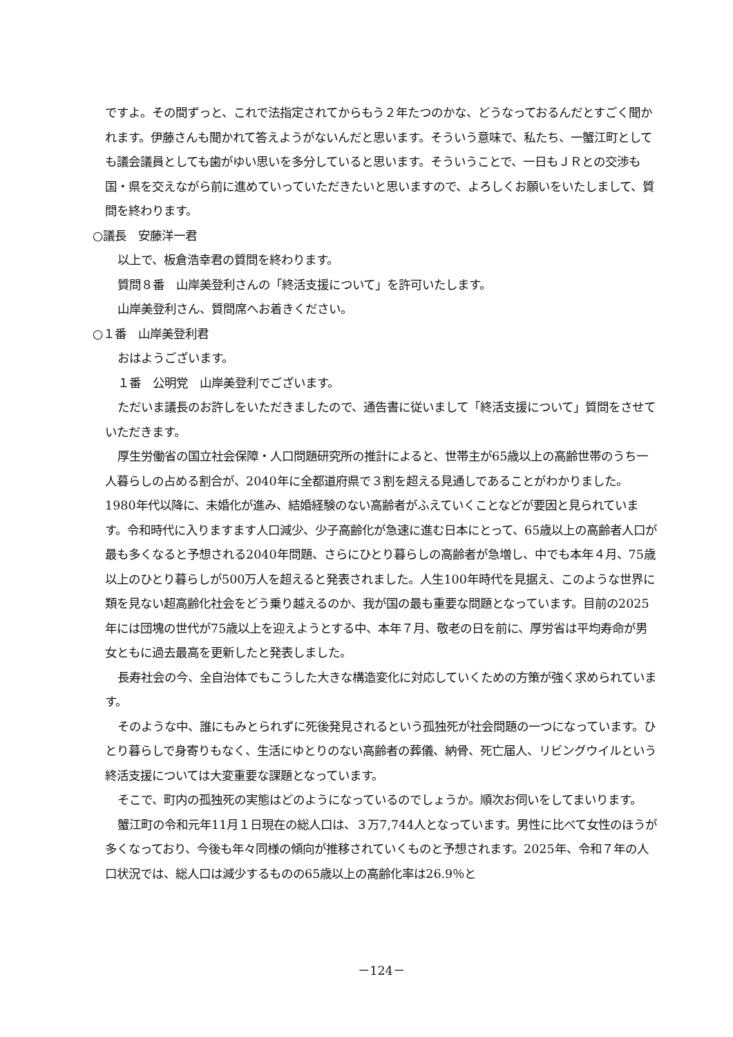ですよ。その間ずっと、これで法指定されてからもう２年たつのかな、どうなっておるんだとすごく聞かれます。伊藤さんも聞かれて答えようがないんだと思います。そういう意味で、私たち、一蟹江町としても議会議員としても歯がゆい思いを多分していると思います。そういうことで、一日もＪＲとの交渉も国・県を交えながら前に進めていっていただきたいと思いますので、よろしくお願いをいたしまして、質問を終わります。
○議長　安藤洋一君
以上で、板倉浩幸君の質問を終わります。
質問８番　山岸美登利さんの「終活支援について」を許可いたします。
山岸美登利さん、質問席へお着きください。
○１番　山岸美登利君
おはようございます。
１番　公明党　山岸美登利でございます。
ただいま議長のお許しをいただきましたので、通告書に従いまして「終活支援について」質問をさせていただきます。
厚生労働省の国立社会保障・人口問題研究所の推計によると、世帯主が65歳以上の高齢世帯のうち一人暮らしの占める割合が、2040年に全都道府県で３割を超える見通しであることがわかりました。1980年代以降に、未婚化が進み、結婚経験のない高齢者がふえていくことなどが要因と見られています。令和時代に入りますます人口減少、少子高齢化が急速に進む日本にとって、65歳以上の高齢者人口が最も多くなると予想される2040年問題、さらにひとり暮らしの高齢者が急増し、中でも本年４月、75歳以上のひとり暮らしが500万人を超えると発表されました。人生100年時代を見据え、このような世界に類を見ない超高齢化社会をどう乗り越えるのか、我が国の最も重要な問題となっています。目前の2025年には団塊の世代が75歳以上を迎えようとする中、本年７月、敬老の日を前に、厚労省は平均寿命が男女ともに過去最高を更新したと発表しました。
長寿社会の今、全自治体でもこうした大きな構造変化に対応していくための方策が強く求められています。
そのような中、誰にもみとられずに死後発見されるという孤独死が社会問題の一つになっています。ひとり暮らしで身寄りもなく、生活にゆとりのない高齢者の葬儀、納骨、死亡届人、リビングウイルという終活支援については大変重要な課題となっています。
そこで、町内の孤独死の実態はどのようになっているのでしょうか。順次お伺いをしてまいります。
蟹江町の令和元年11月１日現在の総人口は、３万7,744人となっています。男性に比べて女性のほうが多くなっており、今後も年々同様の傾向が推移されていくものと予想されます。2025年、令和７年の人口状況では、総人口は減少するものの65歳以上の高齢化率は26.9％と
－124－